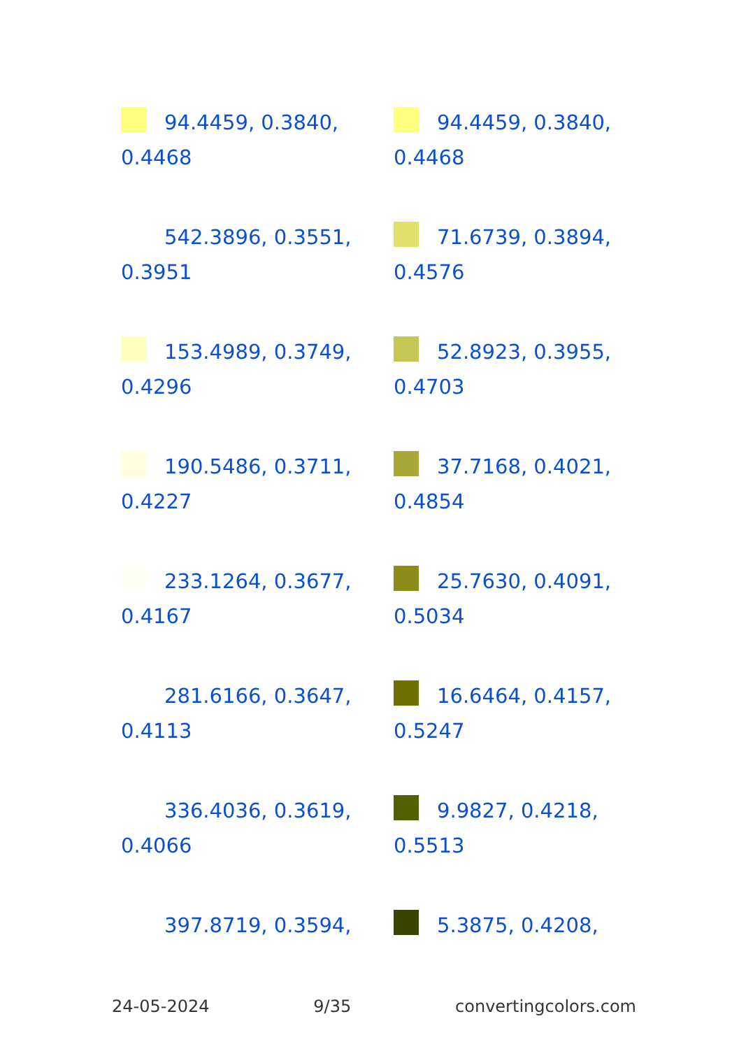94.4459, 0.3840,
0.4468
94.4459, 0.3840,
0.4468
542.3896, 0.3551,
0.3951
71.6739, 0.3894,
0.4576
153.4989, 0.3749,
0.4296
52.8923, 0.3955,
0.4703
190.5486, 0.3711,
0.4227
37.7168, 0.4021,
0.4854
233.1264, 0.3677,
0.4167
25.7630, 0.4091,
0.5034
281.6166, 0.3647,
0.4113
16.6464, 0.4157,
0.5247
336.4036, 0.3619,
0.4066
9.9827, 0.4218,
0.5513
397.8719, 0.3594,
5.3875, 0.4208,
24-05-2024 9/35 convertingcolors.com